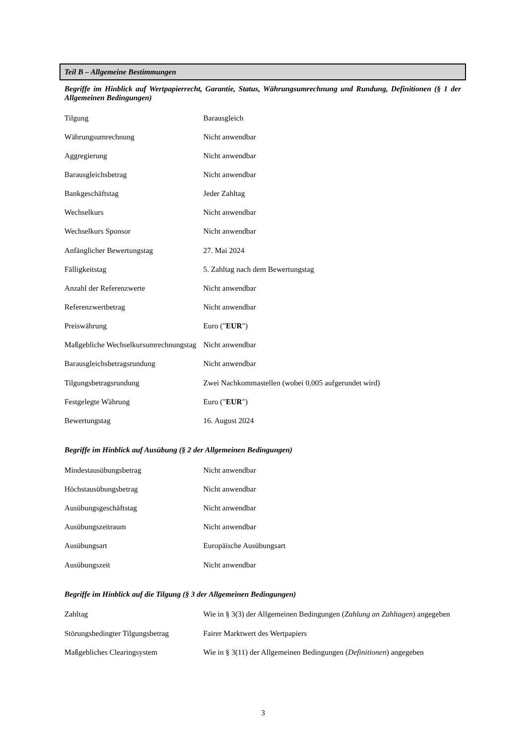Teil B – Allgemeine Bestimmungen
Begriffe im Hinblick auf Wertpapierrecht, Garantie, Status, Währungsumrechnung und Rundung, Definitionen (§ 1 der Allgemeinen Bedingungen)
| Tilgung | Barausgleich |
| Währungsumrechnung | Nicht anwendbar |
| Aggregierung | Nicht anwendbar |
| Barausgleichsbetrag | Nicht anwendbar |
| Bankgeschäftstag | Jeder Zahltag |
| Wechselkurs | Nicht anwendbar |
| Wechselkurs Sponsor | Nicht anwendbar |
| Anfänglicher Bewertungstag | 27. Mai 2024 |
| Fälligkeitstag | 5. Zahltag nach dem Bewertungstag |
| Anzahl der Referenzwerte | Nicht anwendbar |
| Referenzwertbetrag | Nicht anwendbar |
| Preiswährung | Euro (" EUR ") |
| Maßgebliche Wechselkursumrechnungstag | Nicht anwendbar |
| Barausgleichsbetragsrundung | Nicht anwendbar |
| Tilgungsbetragsrundung | Zwei Nachkommastellen (wobei 0,005 aufgerundet wird) |
| Festgelegte Währung | Euro (" EUR ") |
| Bewertungstag | 16. August 2024 |
Begriffe im Hinblick auf Ausübung (§ 2 der Allgemeinen Bedingungen)
| Mindestausübungsbetrag | Nicht anwendbar |
| Höchstausübungsbetrag | Nicht anwendbar |
| Ausübungsgeschäftstag | Nicht anwendbar |
| Ausübungszeitraum | Nicht anwendbar |
| Ausübungsart | Europäische Ausübungsart |
| Ausübungszeit | Nicht anwendbar |
Begriffe im Hinblick auf die Tilgung (§ 3 der Allgemeinen Bedingungen)
| Zahltag | Wie in § 3(3) der Allgemeinen Bedingungen ( Zahlung an Zahltagen ) angegeben |
| Störungsbedingter Tilgungsbetrag | Fairer Marktwert des Wertpapiers |
| Maßgebliches Clearingsystem | Wie in § 3(11) der Allgemeinen Bedingungen ( Definitionen ) angegeben |
3